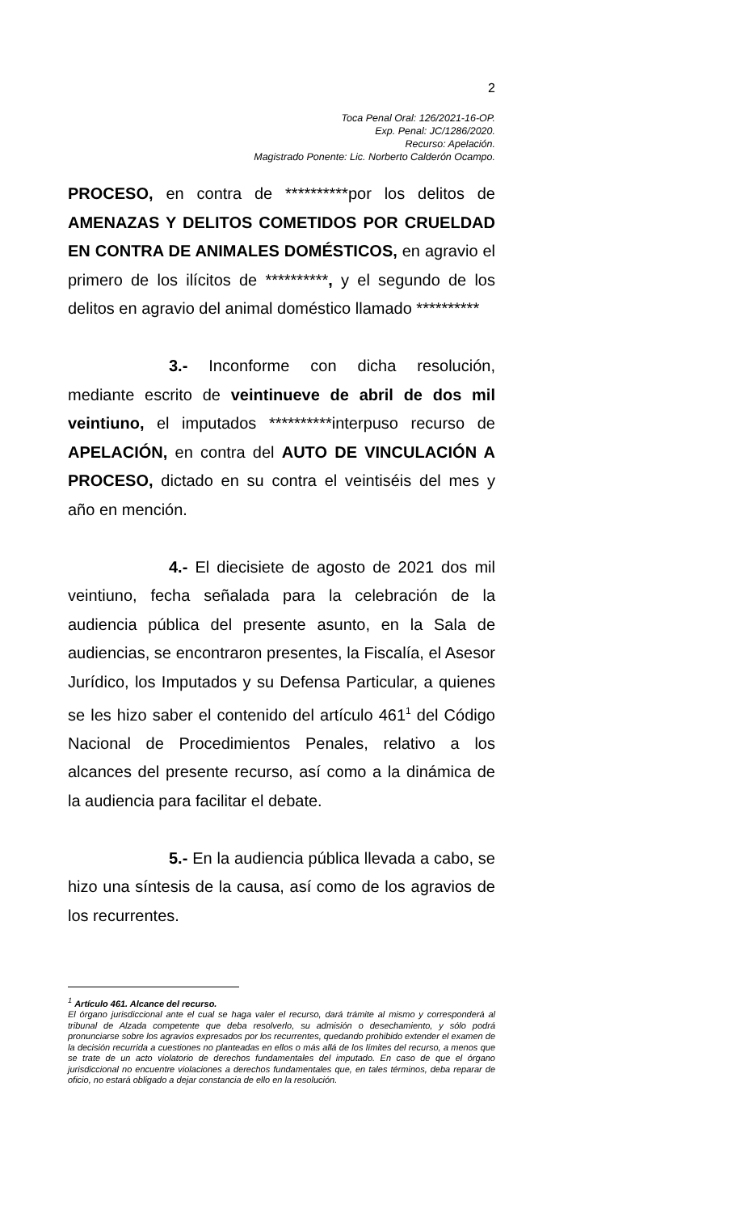2
Toca Penal Oral: 126/2021-16-OP.
Exp. Penal: JC/1286/2020.
Recurso: Apelación.
Magistrado Ponente: Lic. Norberto Calderón Ocampo.
PROCESO, en contra de **********por los delitos de AMENAZAS Y DELITOS COMETIDOS POR CRUELDAD EN CONTRA DE ANIMALES DOMÉSTICOS, en agravio el primero de los ilícitos de **********, y el segundo de los delitos en agravio del animal doméstico llamado **********
3.- Inconforme con dicha resolución, mediante escrito de veintinueve de abril de dos mil veintiuno, el imputados **********interpuso recurso de APELACIÓN, en contra del AUTO DE VINCULACIÓN A PROCESO, dictado en su contra el veintiséis del mes y año en mención.
4.- El diecisiete de agosto de 2021 dos mil veintiuno, fecha señalada para la celebración de la audiencia pública del presente asunto, en la Sala de audiencias, se encontraron presentes, la Fiscalía, el Asesor Jurídico, los Imputados y su Defensa Particular, a quienes se les hizo saber el contenido del artículo 461<sup>1</sup> del Código Nacional de Procedimientos Penales, relativo a los alcances del presente recurso, así como a la dinámica de la audiencia para facilitar el debate.
5.- En la audiencia pública llevada a cabo, se hizo una síntesis de la causa, así como de los agravios de los recurrentes.
<sup>1</sup> Artículo 461. Alcance del recurso.
El órgano jurisdiccional ante el cual se haga valer el recurso, dará trámite al mismo y corresponderá al tribunal de Alzada competente que deba resolverlo, su admisión o desechamiento, y sólo podrá pronunciarse sobre los agravios expresados por los recurrentes, quedando prohibido extender el examen de la decisión recurrida a cuestiones no planteadas en ellos o más allá de los límites del recurso, a menos que se trate de un acto violatorio de derechos fundamentales del imputado. En caso de que el órgano jurisdiccional no encuentre violaciones a derechos fundamentales que, en tales términos, deba reparar de oficio, no estará obligado a dejar constancia de ello en la resolución.